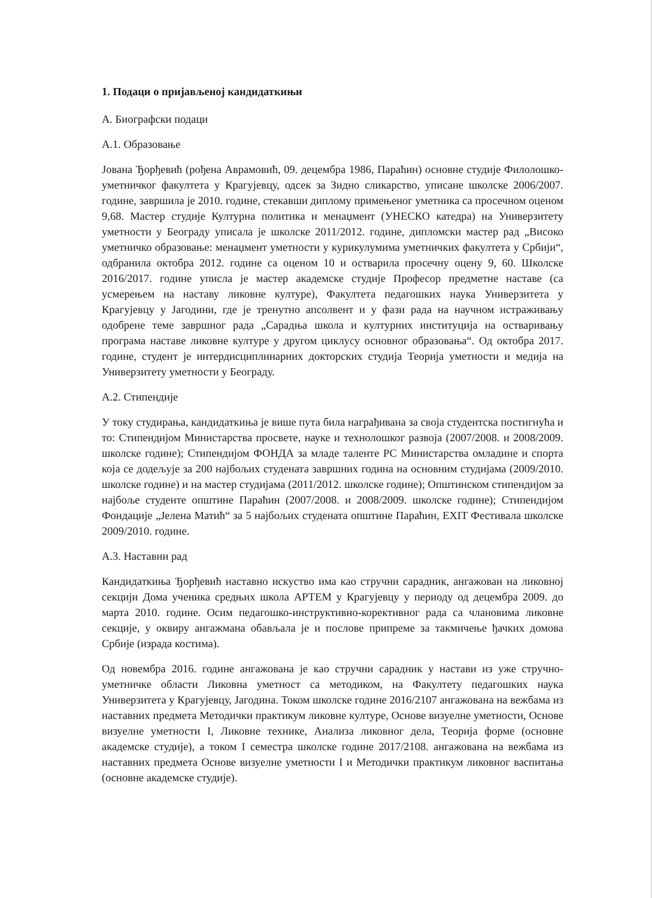1. Подаци о пријављеној кандидаткињи
А. Биографски подаци
А.1. Образовање
Јована Ђорђевић (рођена Аврамовић, 09. децембра 1986, Параћин) основне студије Филолошко-уметничког факултета у Крагујевцу, одсек за Зидно сликарство, уписане школске 2006/2007. године, завршила је 2010. године, стекавши диплому примењеног уметника са просечном оценом 9,68. Мастер студије Културна политика и менаџмент (УНЕСКО катедра) на Универзитету уметности у Београду уписала је школске 2011/2012. године, дипломски мастер рад „Високо уметничко образовање: менаџмент уметности у курикулумима уметничких факултета у Србији“, одбранила октобра 2012. године са оценом 10 и остварила просечну оцену 9, 60. Школске 2016/2017. године уписла је мастер академске студије Професор предметне наставе (са усмерењем на наставу ликовне културе), Факултета педагошких наука Универзитета у Крагујевцу у Јагодини, где је тренутно апсолвент и у фази рада на научном истраживању одобрене теме завршног рада „Сарадња школа и културних институција на остваривању програма наставе ликовне културе у другом циклусу основног образовања“. Од октобра 2017. године, студент је интердисциплинарних докторских студија Теорија уметности и медија на Универзитету уметности у Београду.
А.2. Стипендије
У току студирања, кандидаткиња је више пута била награђивана за своја студентска постигнућа и то: Стипендијом Министарства просвете, науке и технолошког развоја (2007/2008. и 2008/2009. школске године); Стипендијом ФОНДА за младе таленте РС Министарства омладине и спорта која се додељује за 200 најбољих студената завршних година на основним студијама (2009/2010. школске године) и на мастер студијама (2011/2012. школске године); Општинском стипендијом за најбоље студенте општине Параћин (2007/2008. и 2008/2009. школске године); Стипендијом Фондације „Јелена Матић“ за 5 најбољих студената општине Параћин, EXIT Фестивала школске 2009/2010. године.
А.3. Наставни рад
Кандидаткиња Ђорђевић наставно искуство има као стручни сарадник, ангажован на ликовној секцији Дома ученика средњих школа АРТЕМ у Крагујевцу у периоду од децембра 2009. до марта 2010. године. Осим педагошко-инструктивно-корективног рада са члановима ликовне секције, у оквиру ангажмана обављала је и послове припреме за такмичење ђачких домова Србије (израда костима).
Од новембра 2016. године ангажована је као стручни сарадник у настави из уже стручно-уметничке области Ликовна уметност са методиком, на Факултету педагошких наука Универзитета у Крагујевцу, Јагодина. Током школске године 2016/2107 ангажована на вежбама из наставних предмета Методички практикум ликовне културе, Основе визуелне уметности, Основе визуелне уметности I, Ликовне технике, Анализа ликовног дела, Теорија форме (основне академске студије), а током I семестра школске године 2017/2108. ангажована на вежбама из наставних предмета Основе визуелне уметности I и Методички практикум ликовног васпитања (основне академске студије).